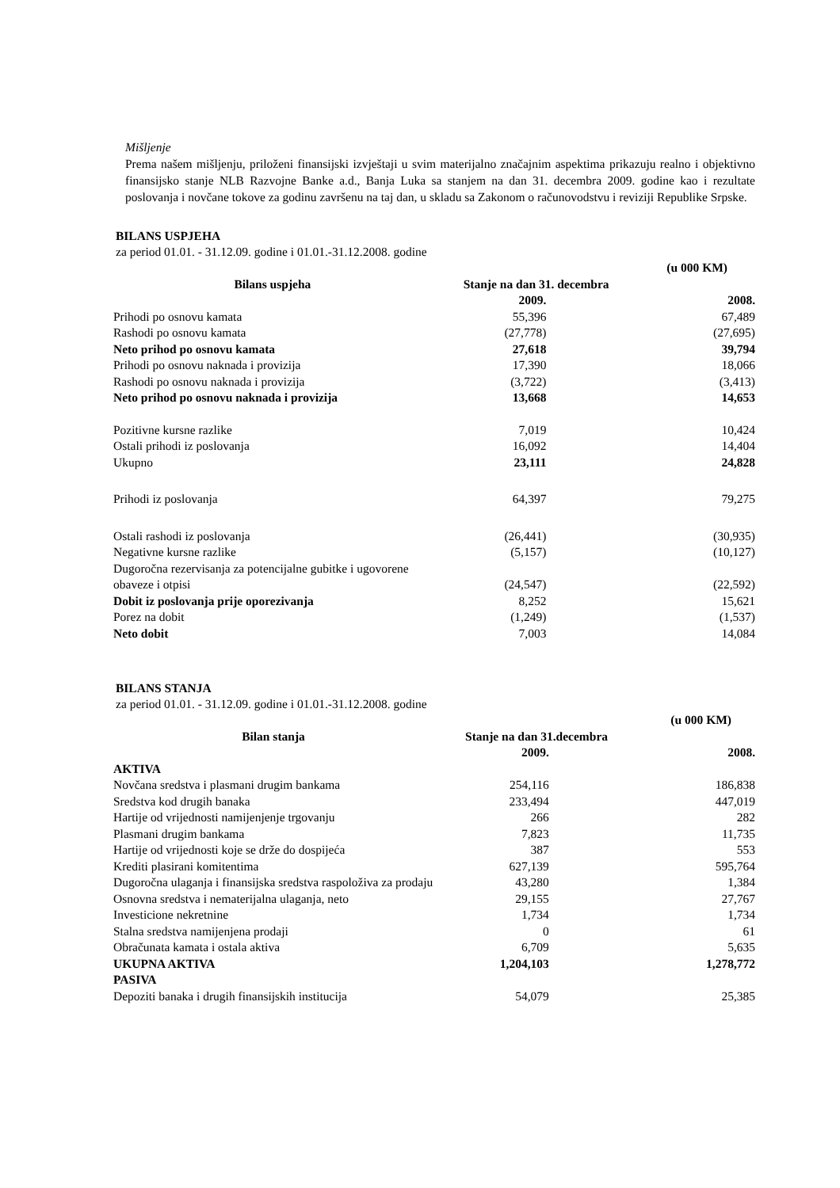Mišljenje
Prema našem mišljenju, priloženi finansijski izvještaji u svim materijalno značajnim aspektima prikazuju realno i objektivno finansijsko stanje NLB Razvojne Banke a.d., Banja Luka sa stanjem na dan 31. decembra 2009. godine kao i rezultate poslovanja i novčane tokove za godinu završenu na taj dan, u skladu sa Zakonom o računovodstvu i reviziji Republike Srpske.
BILANS USPJEHA
za period 01.01. - 31.12.09. godine i 01.01.-31.12.2008. godine
| | | (u 000 KM) |
| Bilans uspjeha | Stanje na dan 31. decembra | |
| | 2009. | 2008. |
| Prihodi po osnovu kamata | 55,396 | 67,489 |
| Rashodi po osnovu kamata | (27,778) | (27,695) |
| Neto prihod po osnovu kamata | 27,618 | 39,794 |
| Prihodi po osnovu naknada i provizija | 17,390 | 18,066 |
| Rashodi po osnovu naknada i provizija | (3,722) | (3,413) |
| Neto prihod po osnovu naknada i provizija | 13,668 | 14,653 |
| Pozitivne kursne razlike | 7,019 | 10,424 |
| Ostali prihodi iz poslovanja | 16,092 | 14,404 |
| Ukupno | 23,111 | 24,828 |
| Prihodi iz poslovanja | 64,397 | 79,275 |
| Ostali rashodi iz poslovanja | (26,441) | (30,935) |
| Negativne kursne razlike | (5,157) | (10,127) |
| Dugoročna rezervisanja za potencijalne gubitke i ugovorene obaveze i otpisi | (24,547) | (22,592) |
| Dobit iz poslovanja prije oporezivanja | 8,252 | 15,621 |
| Porez na dobit | (1,249) | (1,537) |
| Neto dobit | 7,003 | 14,084 |
BILANS STANJA
za period 01.01. - 31.12.09. godine i 01.01.-31.12.2008. godine
| | | (u 000 KM) |
| Bilan stanja | Stanje na dan 31.decembra | |
| | 2009. | 2008. |
| AKTIVA | | |
| Novčana sredstva i plasmani drugim bankama | 254,116 | 186,838 |
| Sredstva kod drugih banaka | 233,494 | 447,019 |
| Hartije od vrijednosti namijenjenje trgovanju | 266 | 282 |
| Plasmani drugim bankama | 7,823 | 11,735 |
| Hartije od vrijednosti koje se drže do dospijeća | 387 | 553 |
| Krediti plasirani komitentima | 627,139 | 595,764 |
| Dugoročna ulaganja i finansijska sredstva raspoloživa za prodaju | 43,280 | 1,384 |
| Osnovna sredstva i nematerijalna ulaganja, neto | 29,155 | 27,767 |
| Investicione nekretnine | 1,734 | 1,734 |
| Stalna sredstva namijenjena prodaji | 0 | 61 |
| Obračunata kamata i ostala aktiva | 6,709 | 5,635 |
| UKUPNA AKTIVA | 1,204,103 | 1,278,772 |
| PASIVA | | |
| Depoziti banaka i drugih finansijskih institucija | 54,079 | 25,385 |